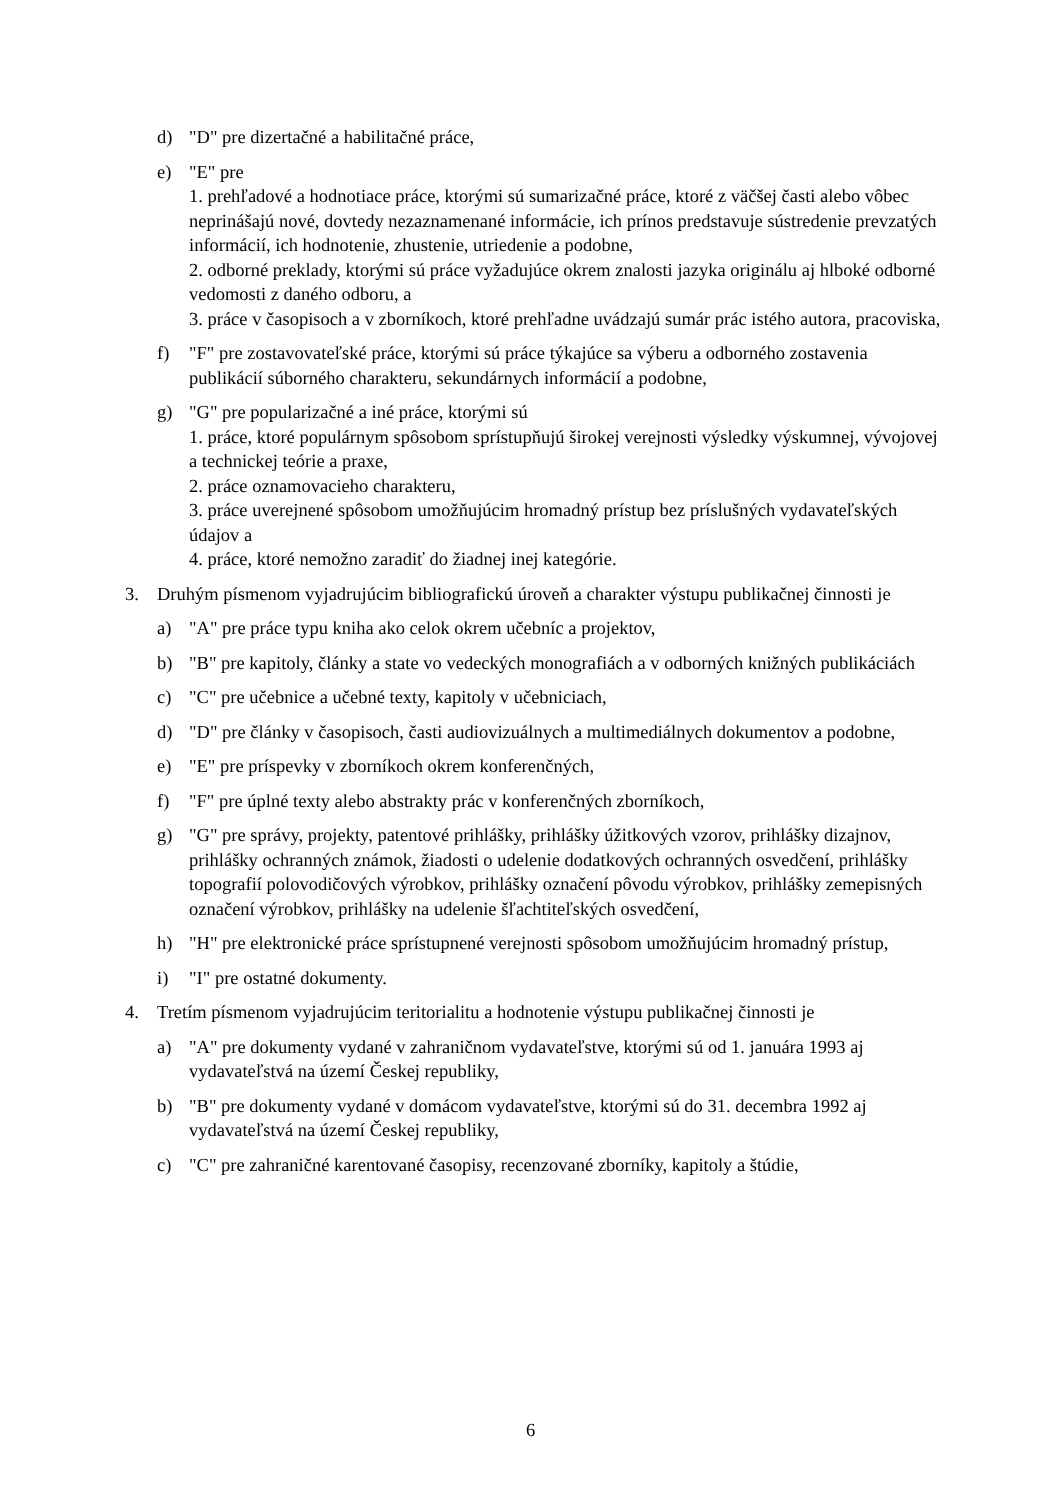d) "D" pre dizertačné a habilitačné práce,
e) "E" pre
1. prehľadové a hodnotiace práce, ktorými sú sumarizačné práce, ktoré z väčšej časti alebo vôbec neprinášajú nové, dovtedy nezaznamenané informácie, ich prínos predstavuje sústredenie prevzatých informácií, ich hodnotenie, zhustenie, utriedenie a podobne,
2. odborné preklady, ktorými sú práce vyžadujúce okrem znalosti jazyka originálu aj hlboké odborné vedomosti z daného odboru, a
3. práce v časopisoch a v zborníkoch, ktoré prehľadne uvádzajú sumár prác istého autora, pracoviska,
f) "F" pre zostavovateľské práce, ktorými sú práce týkajúce sa výberu a odborného zostavenia publikácií súborného charakteru, sekundárnych informácií a podobne,
g) "G" pre popularizačné a iné práce, ktorými sú
1. práce, ktoré populárnym spôsobom sprístupňujú širokej verejnosti výsledky výskumnej, vývojovej a technickej teórie a praxe,
2. práce oznamovacieho charakteru,
3. práce uverejnené spôsobom umožňujúcim hromadný prístup bez príslušných vydavateľských údajov a
4. práce, ktoré nemožno zaradiť do žiadnej inej kategórie.
3. Druhým písmenom vyjadrujúcim bibliografickú úroveň a charakter výstupu publikačnej činnosti je
a) "A" pre práce typu kniha ako celok okrem učebníc a projektov,
b) "B" pre kapitoly, články a state vo vedeckých monografiách a v odborných knižných publikáciách
c) "C" pre učebnice a učebné texty, kapitoly v učebniciach,
d) "D" pre články v časopisoch, časti audiovizuálnych a multimediálnych dokumentov a podobne,
e) "E" pre príspevky v zborníkoch okrem konferenčných,
f) "F" pre úplné texty alebo abstrakty prác v konferenčných zborníkoch,
g) "G" pre správy, projekty, patentové prihlášky, prihlášky úžitkových vzorov, prihlášky dizajnov, prihlášky ochranných známok, žiadosti o udelenie dodatkových ochranných osvedčení, prihlášky topografií polovodičových výrobkov, prihlášky označení pôvodu výrobkov, prihlášky zemepisných označení výrobkov, prihlášky na udelenie šľachtiteľských osvedčení,
h) "H" pre elektronické práce sprístupnené verejnosti spôsobom umožňujúcim hromadný prístup,
i) "I" pre ostatné dokumenty.
4. Tretím písmenom vyjadrujúcim teritorialitu a hodnotenie výstupu publikačnej činnosti je
a) "A" pre dokumenty vydané v zahraničnom vydavateľstve, ktorými sú od 1. januára 1993 aj vydavateľstvá na území Českej republiky,
b) "B" pre dokumenty vydané v domácom vydavateľstve, ktorými sú do 31. decembra 1992 aj vydavateľstvá na území Českej republiky,
c) "C" pre zahraničné karentované časopisy, recenzované zborníky, kapitoly a štúdie,
6